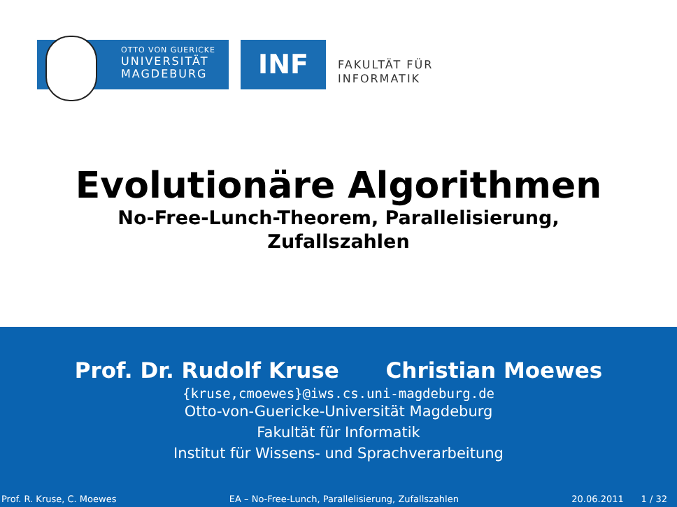OTTO VON GUERICKE
UNIVERSITÄT
MAGDEBURG
INF
FAKULTÄT FÜR
INFORMATIK
Evolutionäre Algorithmen
No-Free-Lunch-Theorem, Parallelisierung,
Zufallszahlen
Prof. Dr. Rudolf Kruse Christian Moewes
{kruse,cmoewes}@iws.cs.uni-magdeburg.de
Otto-von-Guericke-Universität Magdeburg
Fakultät für Informatik
Institut für Wissens- und Sprachverarbeitung
Prof. R. Kruse, C. Moewes EA – No-Free-Lunch, Parallelisierung, Zufallszahlen 20.06.2011 1 / 32